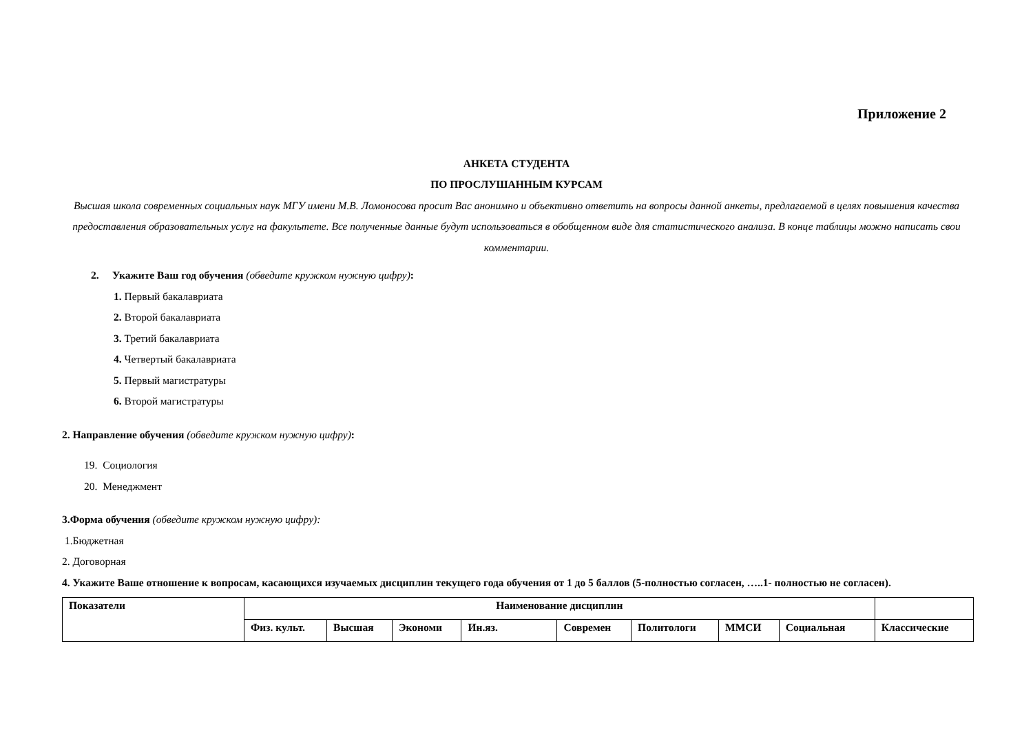Приложение 2
АНКЕТА СТУДЕНТА
ПО ПРОСЛУШАННЫМ КУРСАМ
Высшая школа современных социальных наук МГУ имени М.В. Ломоносова просит Вас анонимно и объективно ответить на вопросы данной анкеты, предлагаемой в целях повышения качества предоставления образовательных услуг на факультете. Все полученные данные будут использоваться в обобщенном виде для статистического анализа. В конце таблицы можно написать свои комментарии.
2. Укажите Ваш год обучения (обведите кружком нужную цифру):
1. Первый бакалавриата
2. Второй бакалавриата
3. Третий бакалавриата
4. Четвертый бакалавриата
5. Первый магистратуры
6. Второй магистратуры
2. Направление обучения (обведите кружком нужную цифру):
19. Социология
20. Менеджмент
3.Форма обучения (обведите кружком нужную цифру):
1.Бюджетная
2. Договорная
4. Укажите Ваше отношение к вопросам, касающихся изучаемых дисциплин текущего года обучения от 1 до 5 баллов (5-полностью согласен, …..1- полностью не согласен).
| Показатели | Наименование дисциплин | | | | | | | | |
| | Физ. культ. | Высшая | Экономи | Ин.яз. | Современ | Политологи | ММСИ | Социальная | Классические |